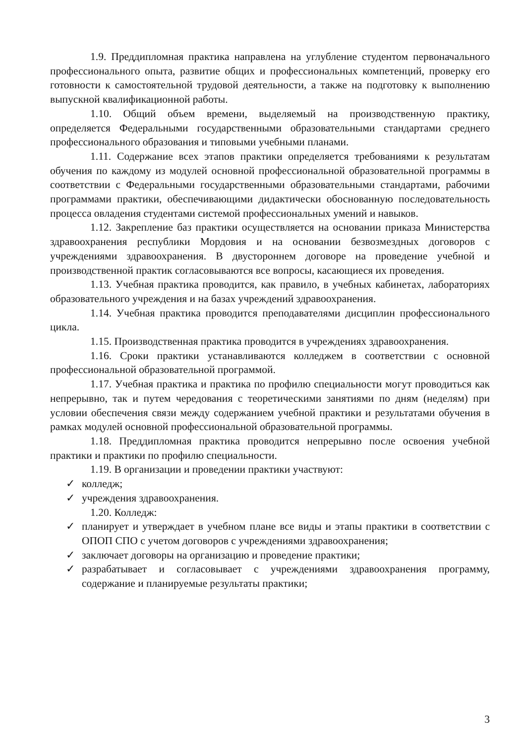1.9. Преддипломная практика направлена на углубление студентом первоначального профессионального опыта, развитие общих и профессиональных компетенций, проверку его готовности к самостоятельной трудовой деятельности, а также на подготовку к выполнению выпускной квалификационной работы.
1.10. Общий объем времени, выделяемый на производственную практику, определяется Федеральными государственными образовательными стандартами среднего профессионального образования и типовыми учебными планами.
1.11. Содержание всех этапов практики определяется требованиями к результатам обучения по каждому из модулей основной профессиональной образовательной программы в соответствии с Федеральными государственными образовательными стандартами, рабочими программами практики, обеспечивающими дидактически обоснованную последовательность процесса овладения студентами системой профессиональных умений и навыков.
1.12. Закрепление баз практики осуществляется на основании приказа Министерства здравоохранения республики Мордовия и на основании безвозмездных договоров с учреждениями здравоохранения. В двустороннем договоре на проведение учебной и производственной практик согласовываются все вопросы, касающиеся их проведения.
1.13. Учебная практика проводится, как правило, в учебных кабинетах, лабораториях образовательного учреждения и на базах учреждений здравоохранения.
1.14. Учебная практика проводится преподавателями дисциплин профессионального цикла.
1.15. Производственная практика проводится в учреждениях здравоохранения.
1.16. Сроки практики устанавливаются колледжем в соответствии с основной профессиональной образовательной программой.
1.17. Учебная практика и практика по профилю специальности могут проводиться как непрерывно, так и путем чередования с теоретическими занятиями по дням (неделям) при условии обеспечения связи между содержанием учебной практики и результатами обучения в рамках модулей основной профессиональной образовательной программы.
1.18. Преддипломная практика проводится непрерывно после освоения учебной практики и практики по профилю специальности.
1.19. В организации и проведении практики участвуют:
✓ колледж;
✓ учреждения здравоохранения.
1.20. Колледж:
✓ планирует и утверждает в учебном плане все виды и этапы практики в соответствии с ОПОП СПО с учетом договоров с учреждениями здравоохранения;
✓ заключает договоры на организацию и проведение практики;
✓ разрабатывает и согласовывает с учреждениями здравоохранения программу, содержание и планируемые результаты практики;
3